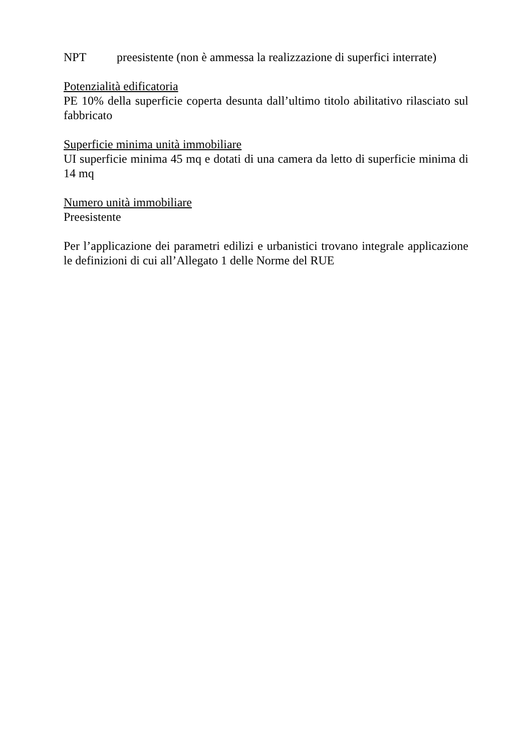NPT preesistente (non è ammessa la realizzazione di superfici interrate)
Potenzialità edificatoria
PE 10% della superficie coperta desunta dall’ultimo titolo abilitativo rilasciato sul fabbricato
Superficie minima unità immobiliare
UI superficie minima 45 mq e dotati di una camera da letto di superficie minima di 14 mq
Numero unità immobiliare
Preesistente
Per l’applicazione dei parametri edilizi e urbanistici trovano integrale applicazione le definizioni di cui all’Allegato 1 delle Norme del RUE